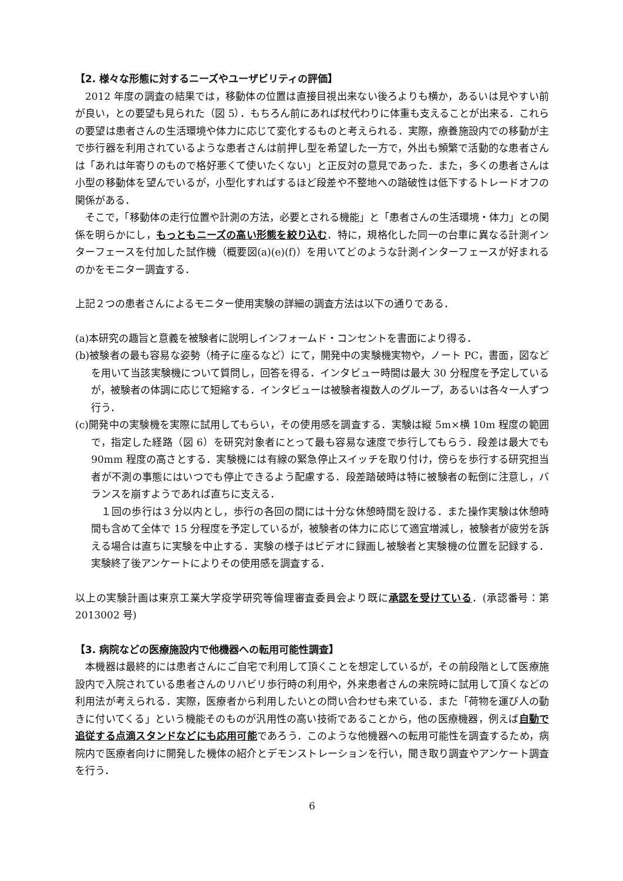【2. 様々な形態に対するニーズやユーザビリティの評価】
2012 年度の調査の結果では，移動体の位置は直接目視出来ない後ろよりも横か，あるいは見やすい前が良い，との要望も見られた（図 5）．もちろん前にあれば杖代わりに体重も支えることが出来る．これらの要望は患者さんの生活環境や体力に応じて変化するものと考えられる．実際，療養施設内での移動が主で歩行器を利用されているような患者さんは前押し型を希望した一方で，外出も頻繁で活動的な患者さんは「あれは年寄りのもので格好悪くて使いたくない」と正反対の意見であった．また，多くの患者さんは小型の移動体を望んでいるが，小型化すればするほど段差や不整地への踏破性は低下するトレードオフの関係がある．
そこで，「移動体の走行位置や計測の方法，必要とされる機能」と「患者さんの生活環境・体力」との関係を明らかにし，もっともニーズの高い形態を絞り込む．特に，規格化した同一の台車に異なる計測インターフェースを付加した試作機（概要図(a)(e)(f)）を用いてどのような計測インターフェースが好まれるのかをモニター調査する．
上記２つの患者さんによるモニター使用実験の詳細の調査方法は以下の通りである．
(a)本研究の趣旨と意義を被験者に説明しインフォームド・コンセントを書面により得る．
(b)被験者の最も容易な姿勢（椅子に座るなど）にて，開発中の実験機実物や，ノート PC，書面，図などを用いて当該実験機について質問し，回答を得る．インタビュー時間は最大 30 分程度を予定しているが，被験者の体調に応じて短縮する．インタビューは被験者複数人のグループ，あるいは各々一人ずつ行う．
(c)開発中の実験機を実際に試用してもらい，その使用感を調査する．実験は縦 5m×横 10m 程度の範囲で，指定した経路（図 6）を研究対象者にとって最も容易な速度で歩行してもらう．段差は最大でも 90mm 程度の高さとする．実験機には有線の緊急停止スイッチを取り付け，傍らを歩行する研究担当者が不測の事態にはいつでも停止できるよう配慮する．段差踏破時は特に被験者の転倒に注意し，バランスを崩すようであれば直ちに支える．
１回の歩行は３分以内とし，歩行の各回の間には十分な休憩時間を設ける．また操作実験は休憩時間も含めて全体で 15 分程度を予定しているが，被験者の体力に応じて適宜増減し，被験者が疲労を訴える場合は直ちに実験を中止する．実験の様子はビデオに録画し被験者と実験機の位置を記録する．実験終了後アンケートによりその使用感を調査する．
以上の実験計画は東京工業大学疫学研究等倫理審査委員会より既に承認を受けている．(承認番号：第 2013002 号)
【3. 病院などの医療施設内で他機器への転用可能性調査】
本機器は最終的には患者さんにご自宅で利用して頂くことを想定しているが，その前段階として医療施設内で入院されている患者さんのリハビリ歩行時の利用や，外来患者さんの来院時に試用して頂くなどの利用法が考えられる．実際，医療者から利用したいとの問い合わせも来ている．また「荷物を運び人の動きに付いてくる」という機能そのものが汎用性の高い技術であることから，他の医療機器，例えば自動で追従する点滴スタンドなどにも応用可能であろう．このような他機器への転用可能性を調査するため，病院内で医療者向けに開発した機体の紹介とデモンストレーションを行い，聞き取り調査やアンケート調査を行う．
6